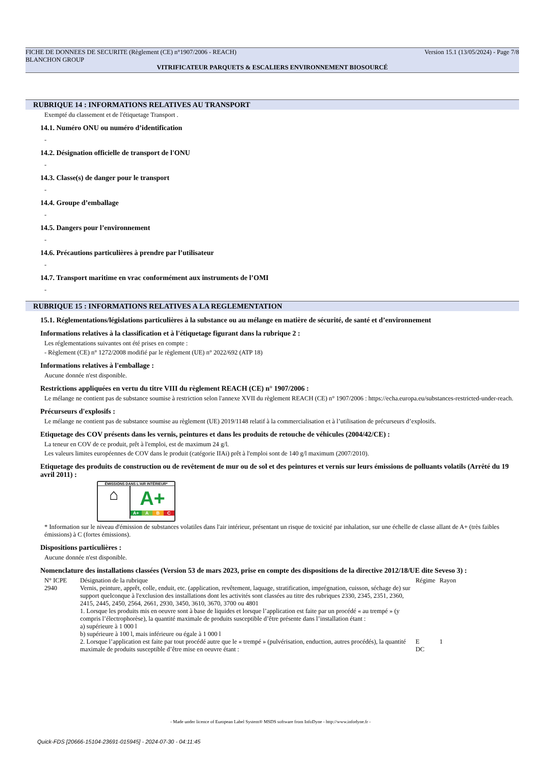FICHE DE DONNEES DE SECURITE (Règlement (CE) n°1907/2006 - REACH) Version 15.1 (13/05/2024) - Page 7/8
BLANCHON GROUP
VITRIFICATEUR PARQUETS & ESCALIERS ENVIRONNEMENT BIOSOURCÉ
RUBRIQUE 14 : INFORMATIONS RELATIVES AU TRANSPORT
Exempté du classement et de l'étiquetage Transport .
14.1. Numéro ONU ou numéro d’identification
-
14.2. Désignation officielle de transport de l'ONU
-
14.3. Classe(s) de danger pour le transport
-
14.4. Groupe d’emballage
-
14.5. Dangers pour l’environnement
-
14.6. Précautions particulières à prendre par l’utilisateur
-
14.7. Transport maritime en vrac conformément aux instruments de l’OMI
-
RUBRIQUE 15 : INFORMATIONS RELATIVES A LA REGLEMENTATION
15.1. Réglementations/législations particulières à la substance ou au mélange en matière de sécurité, de santé et d’environnement
Informations relatives à la classification et à l'étiquetage figurant dans la rubrique 2 :
Les réglementations suivantes ont été prises en compte :
- Règlement (CE) n° 1272/2008 modifié par le règlement (UE) n° 2022/692 (ATP 18)
Informations relatives à l'emballage :
Aucune donnée n'est disponible.
Restrictions appliquées en vertu du titre VIII du règlement REACH (CE) n° 1907/2006 :
Le mélange ne contient pas de substance soumise à restriction selon l'annexe XVII du règlement REACH (CE) n° 1907/2006 : https://echa.europa.eu/substances-restricted-under-reach.
Précurseurs d'explosifs :
Le mélange ne contient pas de substance soumise au règlement (UE) 2019/1148 relatif à la commercialisation et à l’utilisation de précurseurs d’explosifs.
Etiquetage des COV présents dans les vernis, peintures et dans les produits de retouche de véhicules (2004/42/CE) :
La teneur en COV de ce produit, prêt à l'emploi, est de maximum 24 g/l.
Les valeurs limites européennes de COV dans le produit (catégorie IIAi) prêt à l'emploi sont de 140 g/l maximum (2007/2010).
Etiquetage des produits de construction ou de revêtement de mur ou de sol et des peintures et vernis sur leurs émissions de polluants volatils (Arrêté du 19 avril 2011) :
ÉMISSIONS DANS L'AIR INTÉRIEUR*
⌂
A+
A+ A B C
* Information sur le niveau d'émission de substances volatiles dans l'air intérieur, présentant un risque de toxicité par inhalation, sur une échelle de classe allant de A+ (très faibles émissions) à C (fortes émissions).
Dispositions particulières :
Aucune donnée n'est disponible.
Nomenclature des installations classées (Version 53 de mars 2023, prise en compte des dispositions de la directive 2012/18/UE dite Seveso 3) :
| N° ICPE | Désignation de la rubrique | Régime | Rayon |
| 2940 | Vernis, peinture, apprêt, colle, enduit, etc. (application, revêtement, laquage, stratification, imprégnation, cuisson, séchage de) sur support quelconque à l'exclusion des installations dont les activités sont classées au titre des rubriques 2330, 2345, 2351, 2360, 2415, 2445, 2450, 2564, 2661, 2930, 3450, 3610, 3670, 3700 ou 4801 1. Lorsque les produits mis en oeuvre sont à base de liquides et lorsque l’application est faite par un procédé « au trempé » (y compris l’électrophorèse), la quantité maximale de produits susceptible d’être présente dans l’installation étant : a) supérieure à 1 000 l b) supérieure à 100 l, mais inférieure ou égale à 1 000 l 2. Lorsque l’application est faite par tout procédé autre que le « trempé » (pulvérisation, enduction, autres procédés), la quantité maximale de produits susceptible d’être mise en oeuvre étant : | E DC | 1 |
- Made under licence of European Label System® MSDS software from InfoDyne - http://www.infodyne.fr -
Quick-FDS [20666-15104-23691-015945] - 2024-07-30 - 04:11:45